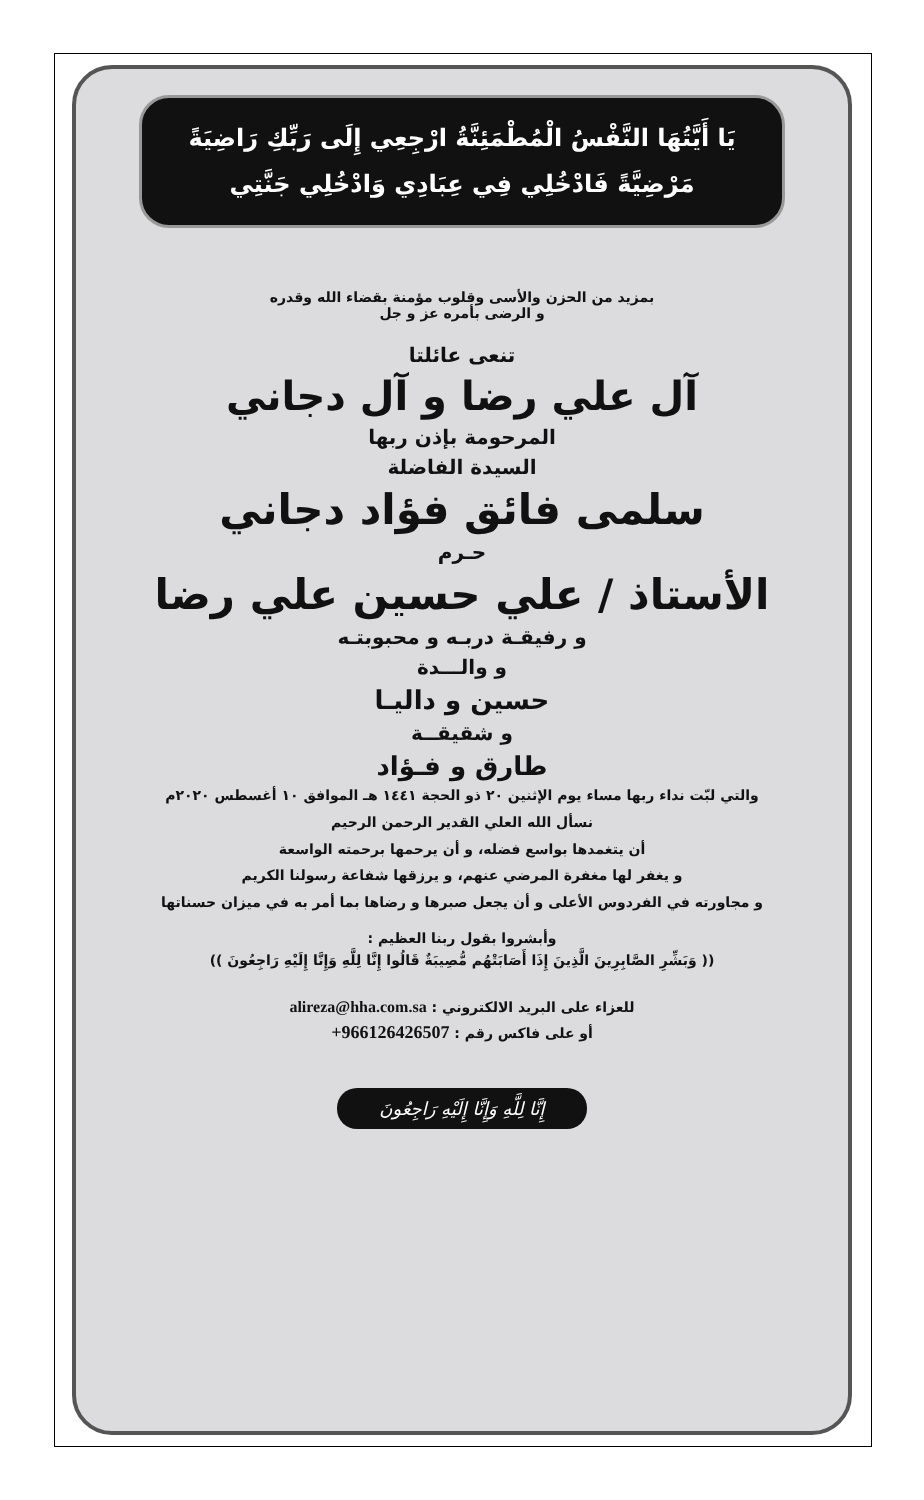يَا أَيَّتُهَا النَّفْسُ الْمُطْمَئِنَّةُ ارْجِعِي إِلَى رَبِّكِ رَاضِيَةً
مَرْضِيَّةً فَادْخُلِي فِي عِبَادِي وَادْخُلِي جَنَّتِي
بمزيد من الحزن والأسى وقلوب مؤمنة بقضاء الله وقدره
و الرضى بأمره عز و جل
تنعى عائلتا
آل علي رضا و آل دجاني
المرحومة بإذن ربها
السيدة الفاضلة
سلمى فائق فؤاد دجاني
حـرم
الأستاذ / علي حسين علي رضا
و رفيقـة دربـه و محبوبتـه
و والـــدة
حسين و داليـا
و شقيقــة
طارق و فـؤاد
والتي لبّت نداء ربها مساء يوم الإثنين ٢٠ ذو الحجة ١٤٤١ هـ الموافق ١٠ أغسطس ٢٠٢٠م
نسأل الله العلي القدير الرحمن الرحيم
أن يتغمدها بواسع فضله، و أن يرحمها برحمته الواسعة
و يغفر لها مغفرة المرضي عنهم، و يرزقها شفاعة رسولنا الكريم
و مجاورته في الفردوس الأعلى و أن يجعل صبرها و رضاها بما أمر به في ميزان حسناتها
وأبشروا بقول ربنا العظيم :
(( وَبَشِّرِ الصَّابِرِينَ الَّذِينَ إِذَا أَصَابَتْهُم مُّصِيبَةٌ قَالُوا إِنَّا لِلَّهِ وَإِنَّا إِلَيْهِ رَاجِعُونَ ))
للعزاء على البريد الالكتروني : alireza@hha.com.sa
أو على فاكس رقم : +966126426507
إِنَّا لِلَّهِ وَإِنَّا إِلَيْهِ رَاجِعُونَ